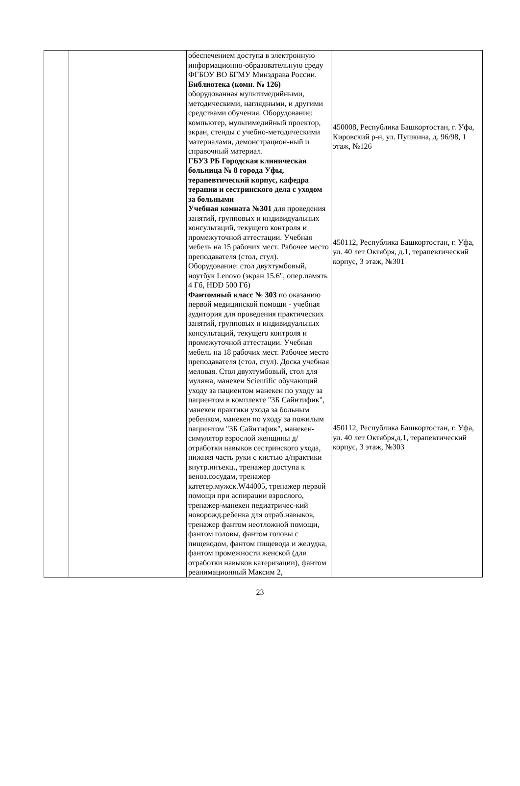| | | обеспечением доступа в электронную информационно-образовательную среду ФГБОУ ВО БГМУ Минздрава России. Библиотека (комн. № 126) оборудованная мультимедийными, методическими, наглядными, и другими средствами обучения. Оборудование: компьютер, мультимедийный проектор, экран, стенды с учебно-методическими материалами, демонстрацион-ный и справочный материал. ГБУЗ РБ Городская клиническая больница № 8 города Уфы, терапевтический корпус, кафедра терапии и сестринского дела с уходом за больными Учебная комната №301 для проведения занятий, групповых и индивидуальных консультаций, текущего контроля и промежуточной аттестации. Учебная мебель на 15 рабочих мест. Рабочее место преподавателя (стол, стул). Оборудование: стол двухтумбовый, ноутбук Lenovo (экран 15.6", опер.память 4 Гб, HDD 500 Гб) Фантомный класс № 303 по оказанию первой медицинской помощи - учебная аудитория для проведения практических занятий, групповых и индивидуальных консультаций, текущего контроля и промежуточной аттестации. Учебная мебель на 18 рабочих мест. Рабочее место преподавателя (стол, стул). Доска учебная меловая. Стол двухтумбовый, стол для муляжа, манекен Scientific обучающий уходу за пациентом манекен по уходу за пациентом в комплекте "3Б Сайнтифик", манекен практики ухода за больным ребенком, манекен по уходу за пожилым пациентом "3Б Сайнтифик", манекен-симулятор взрослой женщины д/отработки навыков сестринского ухода, нижняя часть руки с кистью д/практики внутр.инъекц., тренажер доступа к веноз.сосудам, тренажер катетер.мужск.W44005, тренажер первой помощи при аспирации взрослого, тренажер-манекен педиатричес-кий новорожд.ребенка для отраб.навыков, тренажер фантом неотложной помощи, фантом головы, фантом головы с пищеводом, фантом пищевода и желудка, фантом промежности женской (для отработки навыков катеризации), фантом реанимационный Максим 2, | 450008, Республика Башкортостан, г. Уфа, Кировский р-н, ул. Пушкина, д. 96/98, 1 этаж, №126 450112, Республика Башкортостан, г. Уфа, ул. 40 лет Октября, д.1, терапевтический корпус, 3 этаж, №301 450112, Республика Башкортостан, г. Уфа, ул. 40 лет Октября,д.1, терапевтический корпус, 3 этаж, №303 |
23